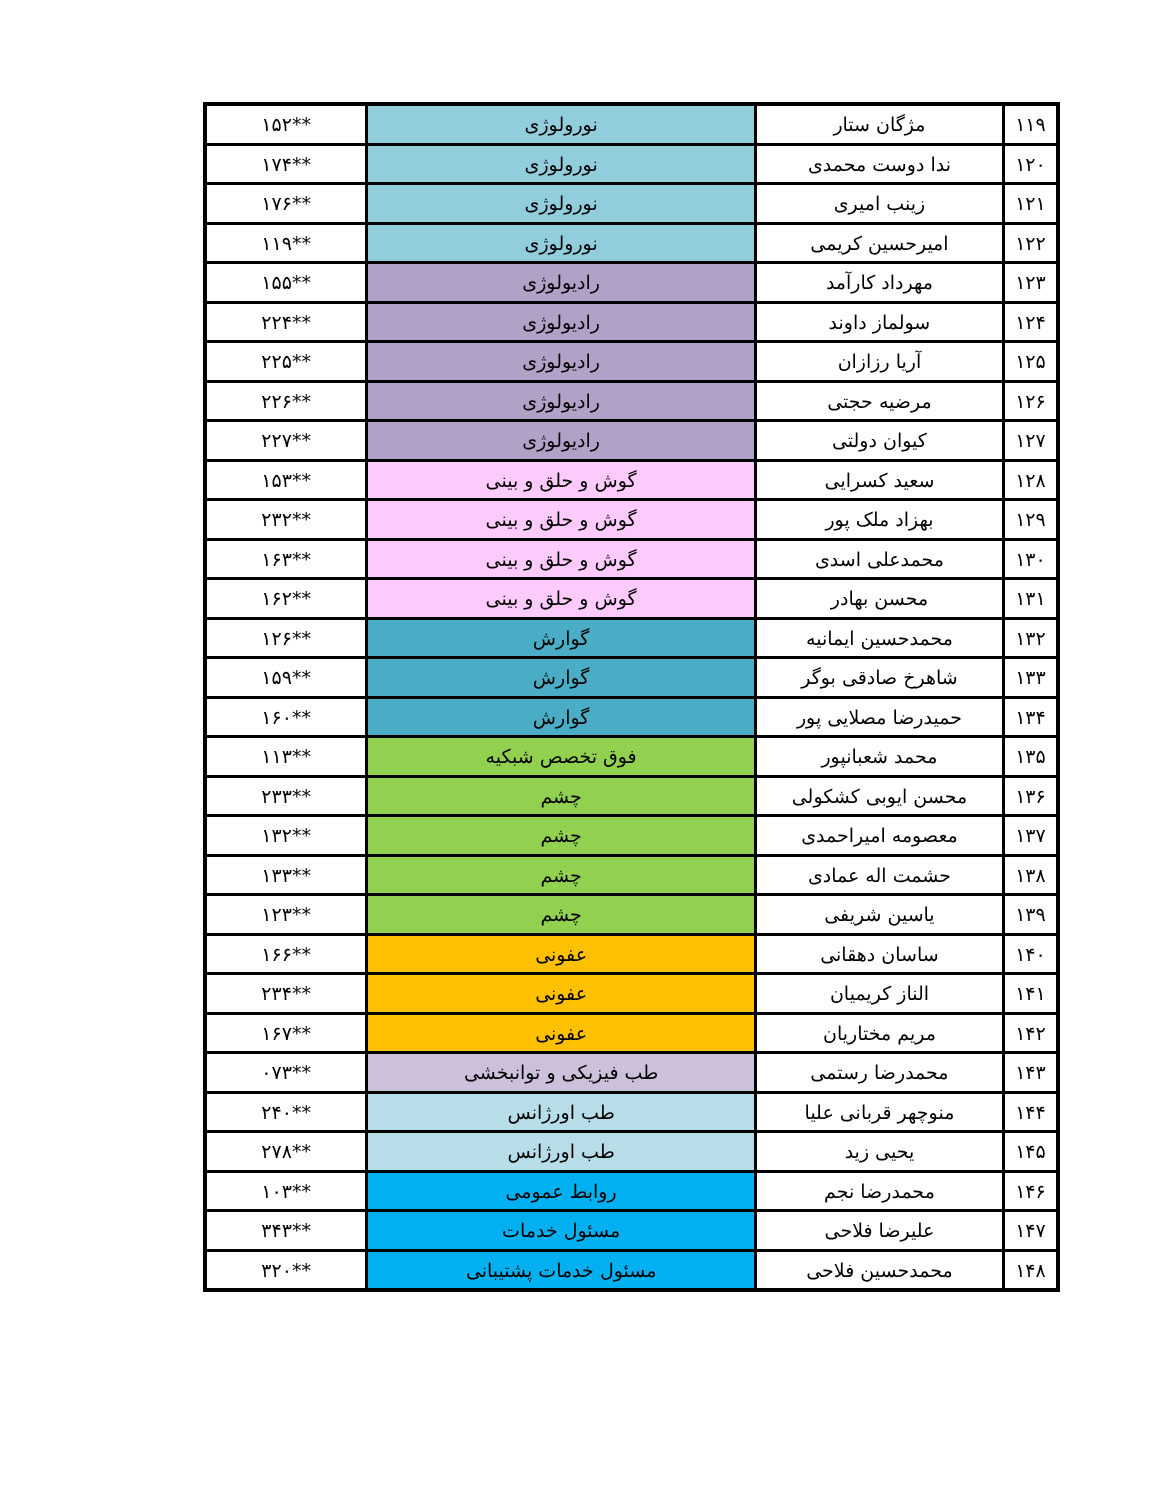| ۱۱۹ | مژگان ستار | نورولوژی | **۱۵۲ |
| ۱۲۰ | ندا دوست محمدی | نورولوژی | **۱۷۴ |
| ۱۲۱ | زینب امیری | نورولوژی | **۱۷۶ |
| ۱۲۲ | امیرحسین کریمی | نورولوژی | **۱۱۹ |
| ۱۲۳ | مهرداد کارآمد | رادیولوژی | **۱۵۵ |
| ۱۲۴ | سولماز داوند | رادیولوژی | **۲۲۴ |
| ۱۲۵ | آریا رزازان | رادیولوژی | **۲۲۵ |
| ۱۲۶ | مرضیه حجتی | رادیولوژی | **۲۲۶ |
| ۱۲۷ | کیوان دولتی | رادیولوژی | **۲۲۷ |
| ۱۲۸ | سعید کسرایی | گوش و حلق و بینی | **۱۵۳ |
| ۱۲۹ | بهزاد ملک پور | گوش و حلق و بینی | **۲۳۲ |
| ۱۳۰ | محمدعلی اسدی | گوش و حلق و بینی | **۱۶۳ |
| ۱۳۱ | محسن بهادر | گوش و حلق و بینی | **۱۶۲ |
| ۱۳۲ | محمدحسین ایمانیه | گوارش | **۱۲۶ |
| ۱۳۳ | شاهرخ صادقی بوگر | گوارش | **۱۵۹ |
| ۱۳۴ | حمیدرضا مصلایی پور | گوارش | **۱۶۰ |
| ۱۳۵ | محمد شعبانپور | فوق تخصص شبکیه | **۱۱۳ |
| ۱۳۶ | محسن ایوبی کشکولی | چشم | **۲۳۳ |
| ۱۳۷ | معصومه امیراحمدی | چشم | **۱۳۲ |
| ۱۳۸ | حشمت اله عمادی | چشم | **۱۳۳ |
| ۱۳۹ | یاسین شریفی | چشم | **۱۲۳ |
| ۱۴۰ | ساسان دهقانی | عفونی | **۱۶۶ |
| ۱۴۱ | الناز کریمیان | عفونی | **۲۳۴ |
| ۱۴۲ | مریم مختاریان | عفونی | **۱۶۷ |
| ۱۴۳ | محمدرضا رستمی | طب فیزیکی و توانبخشی | **۰۷۳ |
| ۱۴۴ | منوچهر قربانی علیا | طب اورژانس | **۲۴۰ |
| ۱۴۵ | یحیی زید | طب اورژانس | **۲۷۸ |
| ۱۴۶ | محمدرضا نجم | روابط عمومی | **۱۰۳ |
| ۱۴۷ | علیرضا فلاحی | مسئول خدمات | **۳۴۳ |
| ۱۴۸ | محمدحسین فلاحی | مسئول خدمات پشتیبانی | **۳۲۰ |